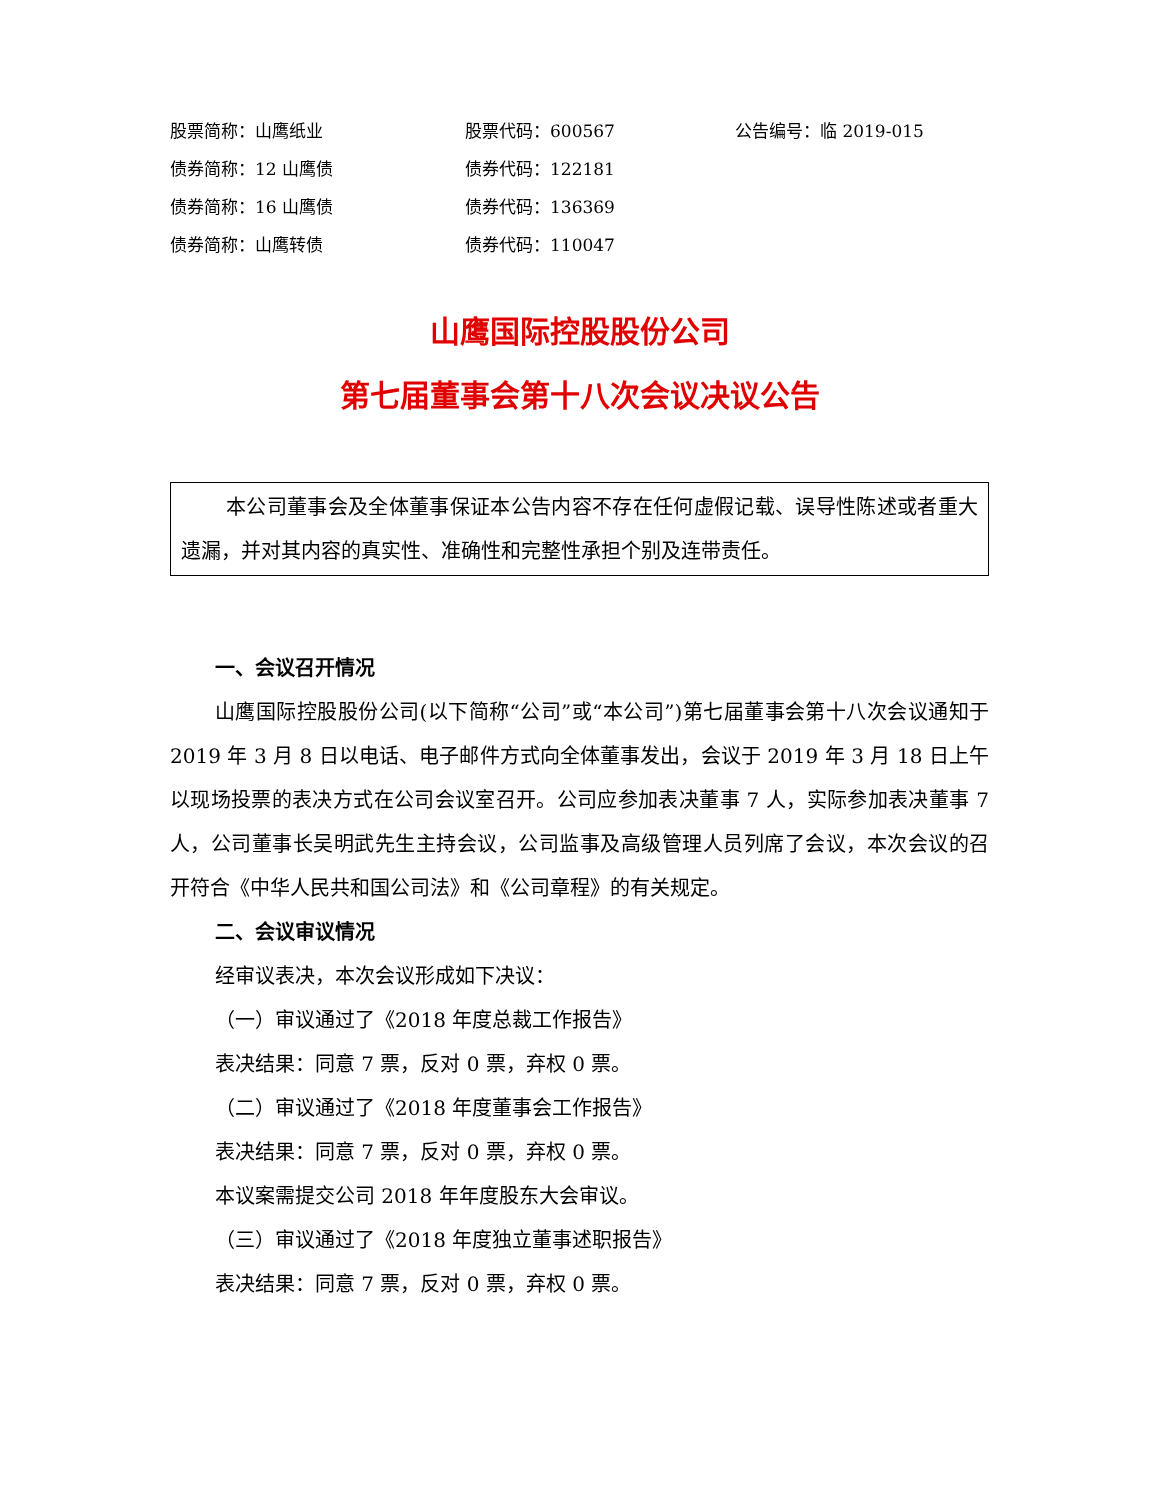股票简称：山鹰纸业
股票代码：600567
公告编号：临 2019-015
债券简称：12 山鹰债
债券代码：122181
债券简称：16 山鹰债
债券代码：136369
债券简称：山鹰转债
债券代码：110047
山鹰国际控股股份公司
第七届董事会第十八次会议决议公告
本公司董事会及全体董事保证本公告内容不存在任何虚假记载、误导性陈述或者重大遗漏，并对其内容的真实性、准确性和完整性承担个别及连带责任。
一、会议召开情况
山鹰国际控股股份公司(以下简称“公司”或“本公司”)第七届董事会第十八次会议通知于 2019 年 3 月 8 日以电话、电子邮件方式向全体董事发出，会议于 2019 年 3 月 18 日上午以现场投票的表决方式在公司会议室召开。公司应参加表决董事 7 人，实际参加表决董事 7 人，公司董事长吴明武先生主持会议，公司监事及高级管理人员列席了会议，本次会议的召开符合《中华人民共和国公司法》和《公司章程》的有关规定。
二、会议审议情况
经审议表决，本次会议形成如下决议：
（一）审议通过了《2018 年度总裁工作报告》
表决结果：同意 7 票，反对 0 票，弃权 0 票。
（二）审议通过了《2018 年度董事会工作报告》
表决结果：同意 7 票，反对 0 票，弃权 0 票。
本议案需提交公司 2018 年年度股东大会审议。
（三）审议通过了《2018 年度独立董事述职报告》
表决结果：同意 7 票，反对 0 票，弃权 0 票。